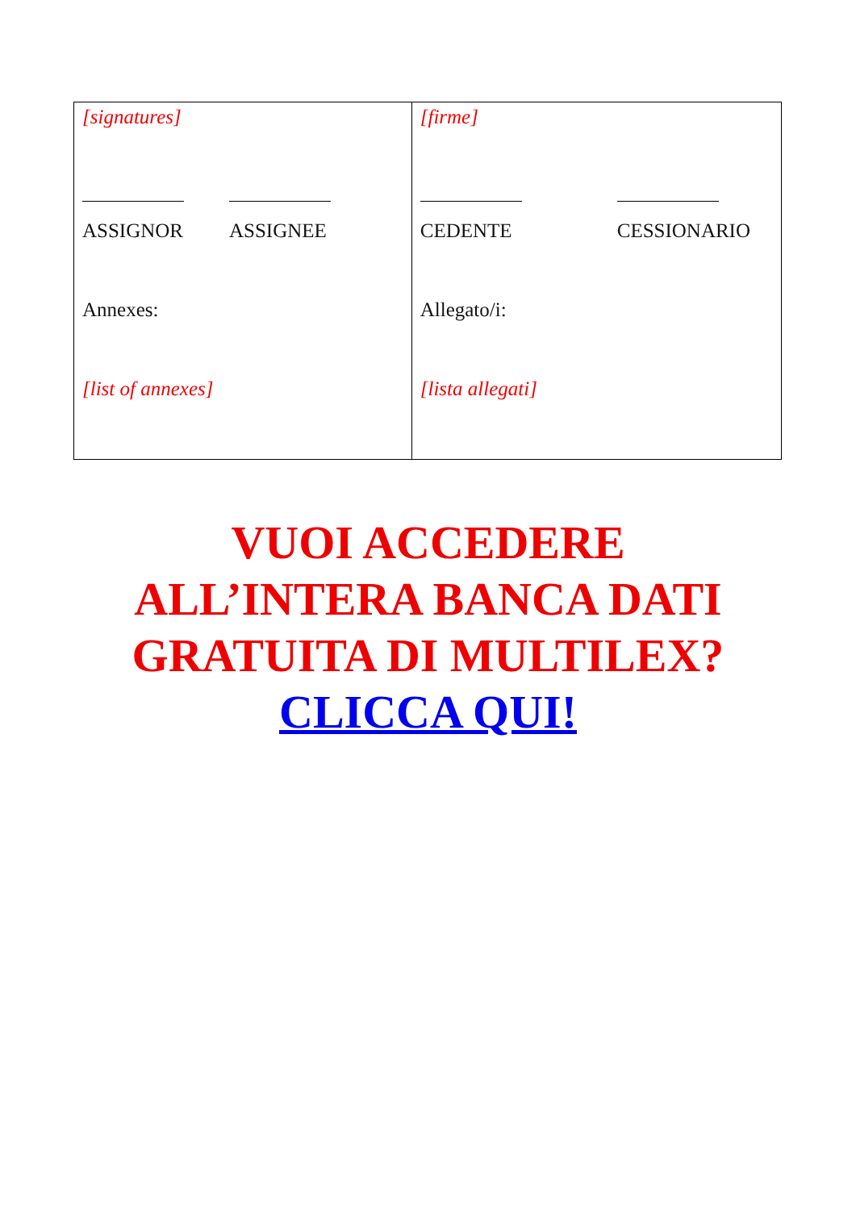| [signatures] ASSIGNOR ASSIGNEE Annexes: [list of annexes] | [firme] CEDENTE CESSIONARIO Allegato/i: [lista allegati] |
VUOI ACCEDERE
ALL’INTERA BANCA DATI
GRATUITA DI MULTILEX?
CLICCA QUI!